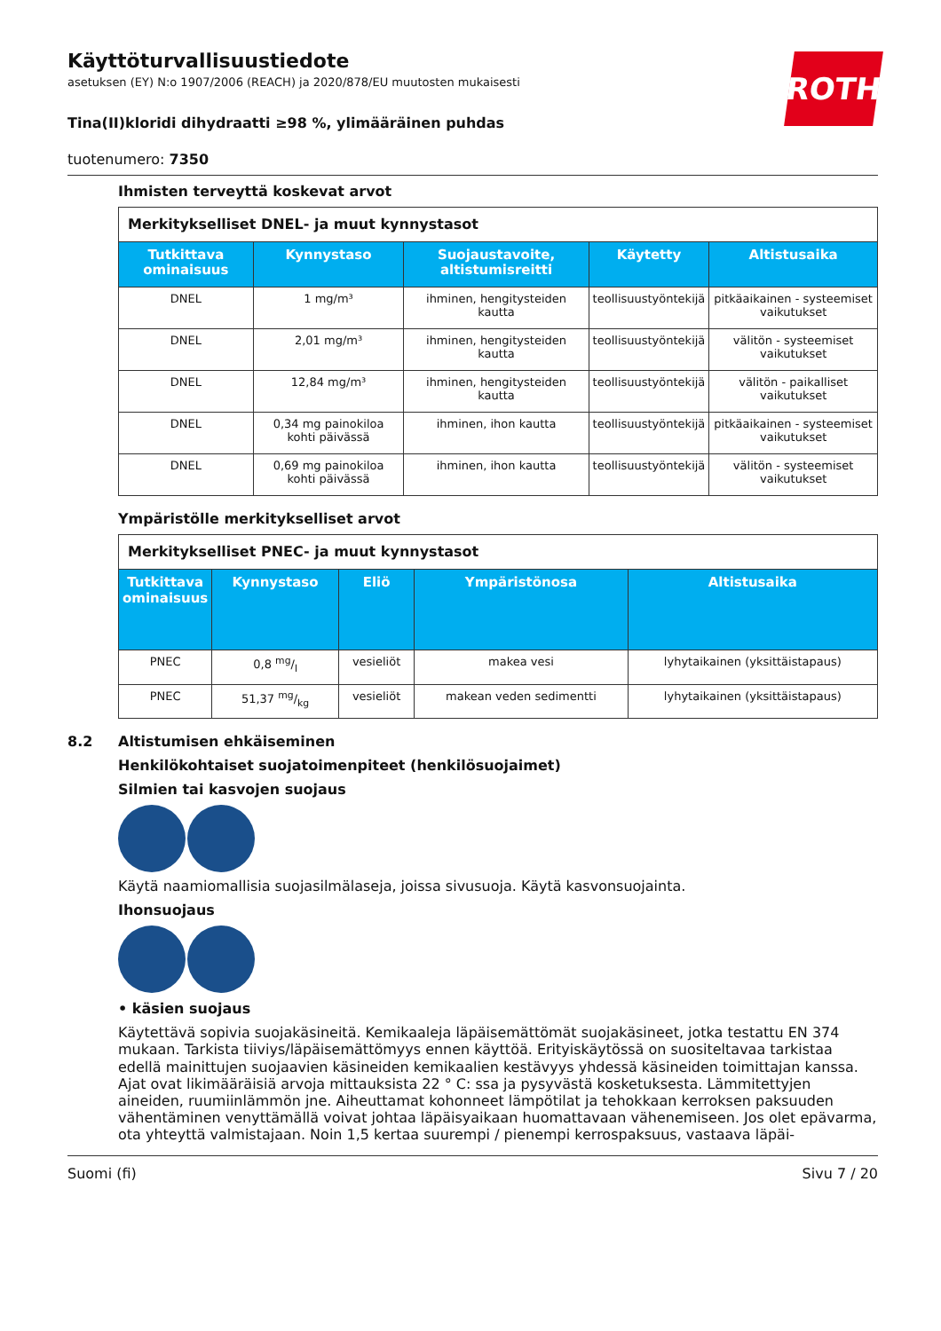ROTH
Käyttöturvallisuustiedote
asetuksen (EY) N:o 1907/2006 (REACH) ja 2020/878/EU muutosten mukaisesti
Tina(II)kloridi dihydraatti ≥98 %, ylimääräinen puhdas
tuotenumero: 7350
Ihmisten terveyttä koskevat arvot
| Merkitykselliset DNEL- ja muut kynnystasot | | | | |
| Tutkittava ominaisuus | Kynnystaso | Suojaustavoite, altistumisreitti | Käytetty | Altistusaika |
| DNEL | 1 mg/m³ | ihminen, hengitysteiden kautta | teollisuustyöntekijä | pitkäaikainen - systeemiset vaikutukset |
| DNEL | 2,01 mg/m³ | ihminen, hengitysteiden kautta | teollisuustyöntekijä | välitön - systeemiset vaikutukset |
| DNEL | 12,84 mg/m³ | ihminen, hengitysteiden kautta | teollisuustyöntekijä | välitön - paikalliset vaikutukset |
| DNEL | 0,34 mg painokiloa kohti päivässä | ihminen, ihon kautta | teollisuustyöntekijä | pitkäaikainen - systeemiset vaikutukset |
| DNEL | 0,69 mg painokiloa kohti päivässä | ihminen, ihon kautta | teollisuustyöntekijä | välitön - systeemiset vaikutukset |
Ympäristölle merkitykselliset arvot
| Merkitykselliset PNEC- ja muut kynnystasot | | | | |
| Tutkittava ominaisuus | Kynnystaso | Eliö | Ympäristönosa | Altistusaika |
| PNEC | 0,8 mg/l | vesieliöt | makea vesi | lyhytaikainen (yksittäistapaus) |
| PNEC | 51,37 mg/kg | vesieliöt | makean veden sedimentti | lyhytaikainen (yksittäistapaus) |
8.2 Altistumisen ehkäiseminen
Henkilökohtaiset suojatoimenpiteet (henkilösuojaimet)
Silmien tai kasvojen suojaus
Käytä naamiomallisia suojasilmälaseja, joissa sivusuoja. Käytä kasvonsuojainta.
Ihonsuojaus
• käsien suojaus
Käytettävä sopivia suojakäsineitä. Kemikaaleja läpäisemättömät suojakäsineet, jotka testattu EN 374 mukaan. Tarkista tiiviys/läpäisemättömyys ennen käyttöä. Erityiskäytössä on suositeltavaa tarkistaa edellä mainittujen suojaavien käsineiden kemikaalien kestävyys yhdessä käsineiden toimittajan kanssa. Ajat ovat likimääräisiä arvoja mittauksista 22 ° C: ssa ja pysyvästä kosketuksesta. Lämmitettyjen aineiden, ruumiinlämmön jne. Aiheuttamat kohonneet lämpötilat ja tehokkaan kerroksen paksuuden vähentäminen venyttämällä voivat johtaa läpäisyaikaan huomattavaan vähenemiseen. Jos olet epävarma, ota yhteyttä valmistajaan. Noin 1,5 kertaa suurempi / pienempi kerrospaksuus, vastaava läpäi-
Suomi (fi) Sivu 7 / 20